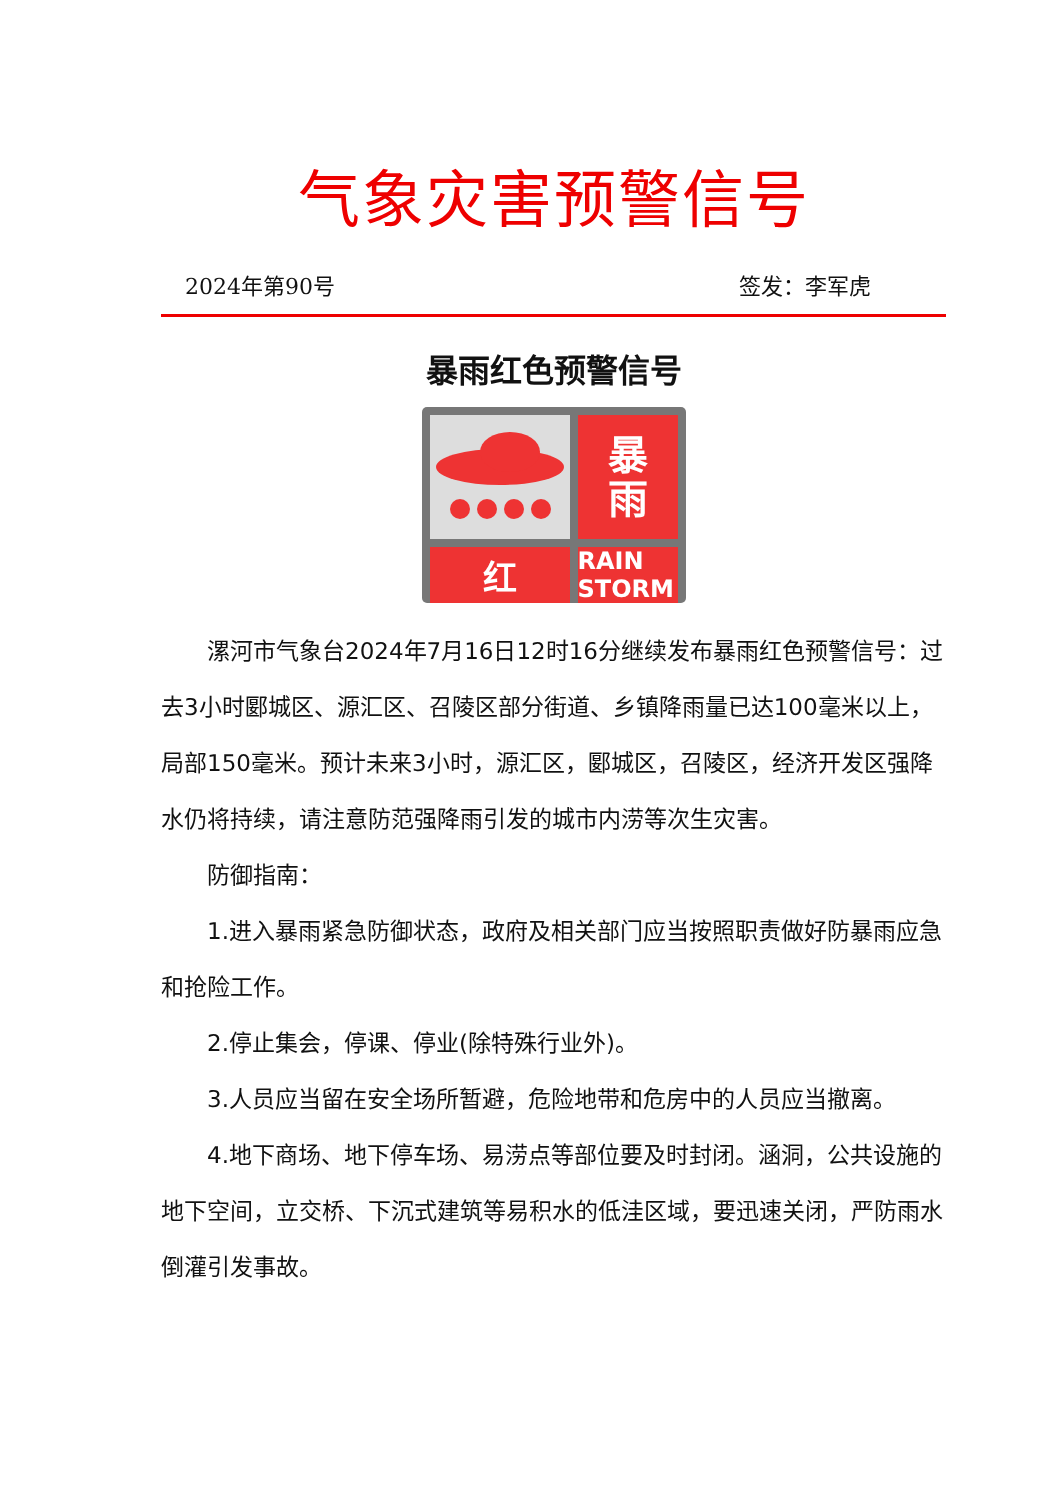气象灾害预警信号
2024年第90号 签发：李军虎
暴雨红色预警信号
暴
雨
红
RAIN STORM
漯河市气象台2024年7月16日12时16分继续发布暴雨红色预警信号：过去3小时郾城区、源汇区、召陵区部分街道、乡镇降雨量已达100毫米以上，局部150毫米。预计未来3小时，源汇区，郾城区，召陵区，经济开发区强降水仍将持续，请注意防范强降雨引发的城市内涝等次生灾害。
防御指南：
1.进入暴雨紧急防御状态，政府及相关部门应当按照职责做好防暴雨应急和抢险工作。
2.停止集会，停课、停业(除特殊行业外)。
3.人员应当留在安全场所暂避，危险地带和危房中的人员应当撤离。
4.地下商场、地下停车场、易涝点等部位要及时封闭。涵洞，公共设施的地下空间，立交桥、下沉式建筑等易积水的低洼区域，要迅速关闭，严防雨水倒灌引发事故。